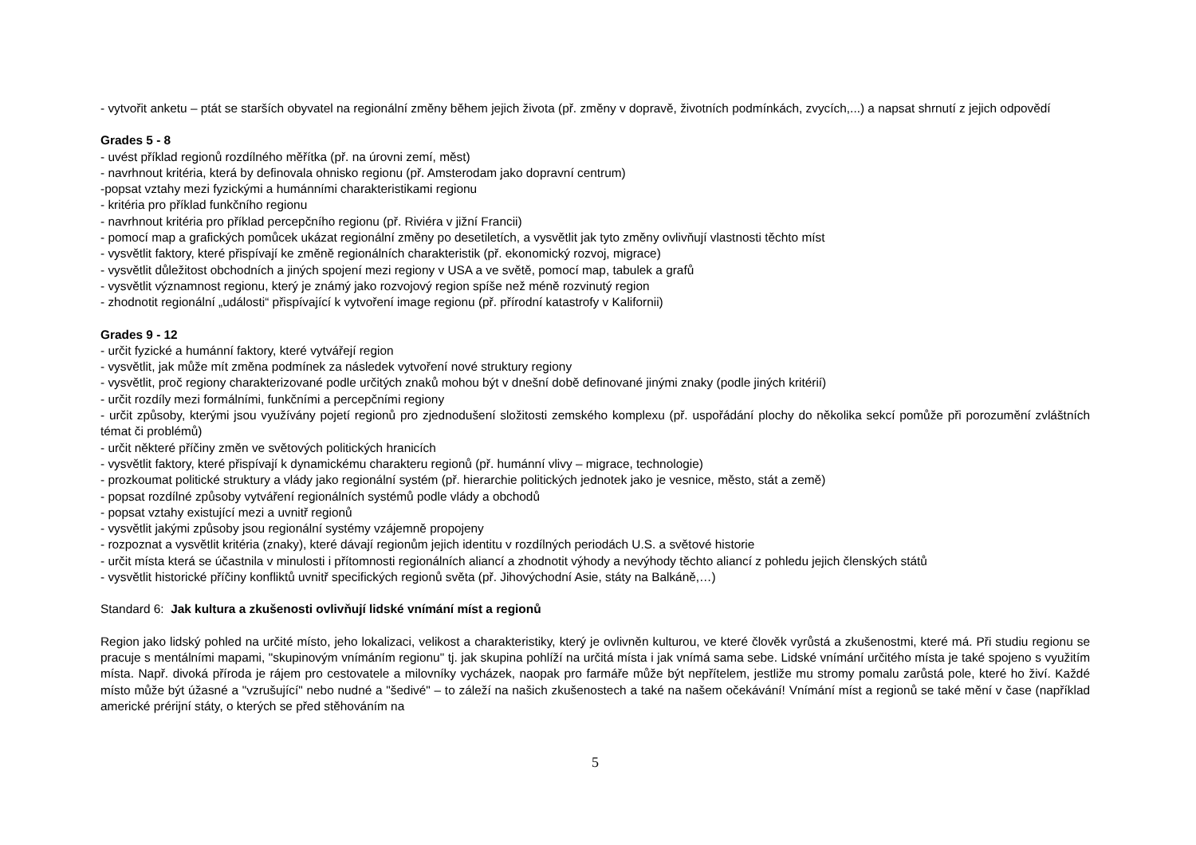- vytvořit anketu – ptát se starších obyvatel na regionální změny během jejich života (př. změny v dopravě, životních podmínkách, zvycích,...) a napsat shrnutí z jejich odpovědí
Grades 5 - 8
- uvést příklad regionů rozdílného měřítka (př. na úrovni zemí, měst)
- navrhnout kritéria, která by definovala ohnisko regionu (př. Amsterodam jako dopravní centrum)
-popsat vztahy mezi fyzickými a humánními charakteristikami regionu
- kritéria pro příklad funkčního regionu
- navrhnout kritéria pro příklad percepčního regionu (př. Riviéra v jižní Francii)
- pomocí map a grafických pomůcek ukázat regionální změny po desetiletích, a vysvětlit jak tyto změny ovlivňují vlastnosti těchto míst
- vysvětlit faktory, které přispívají ke změně regionálních charakteristik (př. ekonomický rozvoj, migrace)
- vysvětlit důležitost obchodních a jiných spojení mezi regiony v USA a ve světě, pomocí map, tabulek a grafů
- vysvětlit významnost regionu, který je známý jako rozvojový region spíše než méně rozvinutý region
- zhodnotit regionální „události“ přispívající k vytvoření image regionu (př. přírodní katastrofy v Kalifornii)
Grades 9 - 12
- určit fyzické a humánní faktory, které vytvářejí region
- vysvětlit, jak může mít změna podmínek za následek vytvoření nové struktury regiony
- vysvětlit, proč regiony charakterizované podle určitých znaků mohou být v dnešní době definované jinými znaky (podle jiných kritérií)
- určit rozdíly mezi formálními, funkčními a percepčními regiony
- určit způsoby, kterými jsou využívány pojetí regionů pro zjednodušení složitosti zemského komplexu (př. uspořádání plochy do několika sekcí pomůže při porozumění zvláštních témat či problémů)
- určit některé příčiny změn ve světových politických hranicích
- vysvětlit faktory, které přispívají k dynamickému charakteru regionů (př. humánní vlivy – migrace, technologie)
- prozkoumat politické struktury a vlády jako regionální systém (př. hierarchie politických jednotek jako je vesnice, město, stát a země)
- popsat rozdílné způsoby vytváření regionálních systémů podle vlády a obchodů
- popsat vztahy existující mezi a uvnitř regionů
- vysvětlit jakými způsoby jsou regionální systémy vzájemně propojeny
- rozpoznat a vysvětlit kritéria (znaky), které dávají regionům jejich identitu v rozdílných periodách U.S. a světové historie
- určit místa která se účastnila v minulosti i přítomnosti regionálních aliancí a zhodnotit výhody a nevýhody těchto aliancí z pohledu jejich členských států
- vysvětlit historické příčiny konfliktů uvnitř specifických regionů světa (př. Jihovýchodní Asie, státy na Balkáně,…)
Standard 6: Jak kultura a zkušenosti ovlivňují lidské vnímání míst a regionů
Region jako lidský pohled na určité místo, jeho lokalizaci, velikost a charakteristiky, který je ovlivněn kulturou, ve které člověk vyrůstá a zkušenostmi, které má. Při studiu regionu se pracuje s mentálními mapami, "skupinovým vnímáním regionu" tj. jak skupina pohlíží na určitá místa i jak vnímá sama sebe. Lidské vnímání určitého místa je také spojeno s využitím místa. Např. divoká příroda je rájem pro cestovatele a milovníky vycházek, naopak pro farmáře může být nepřítelem, jestliže mu stromy pomalu zarůstá pole, které ho živí. Každé místo může být úžasné a "vzrušující" nebo nudné a "šedivé" – to záleží na našich zkušenostech a také na našem očekávání! Vnímání míst a regionů se také mění v čase (například americké prérijní státy, o kterých se před stěhováním na
5